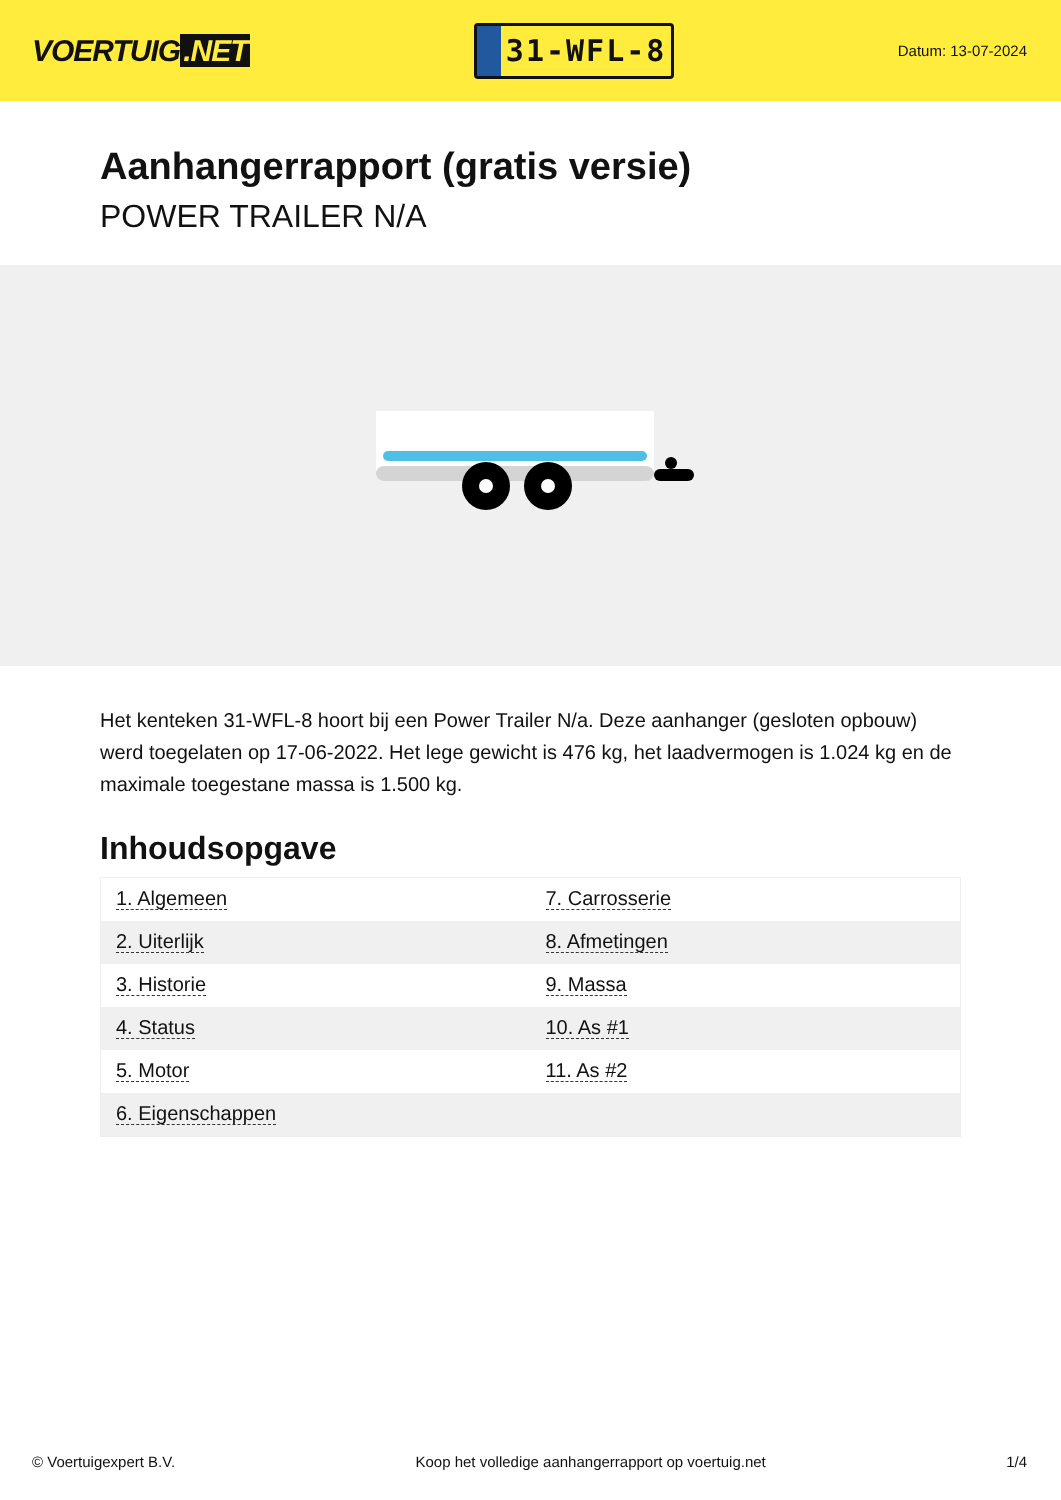VOERTUIG.NET
31-WFL-8
Datum: 13-07-2024
Aanhangerrapport (gratis versie)
POWER TRAILER N/A
Het kenteken 31-WFL-8 hoort bij een Power Trailer N/a. Deze aanhanger (gesloten opbouw) werd toegelaten op 17-06-2022. Het lege gewicht is 476 kg, het laadvermogen is 1.024 kg en de maximale toegestane massa is 1.500 kg.
Inhoudsopgave
| 1. Algemeen | 7. Carrosserie |
| 2. Uiterlijk | 8. Afmetingen |
| 3. Historie | 9. Massa |
| 4. Status | 10. As #1 |
| 5. Motor | 11. As #2 |
| 6. Eigenschappen | |
© Voertuigexpert B.V. Koop het volledige aanhangerrapport op voertuig.net 1/4